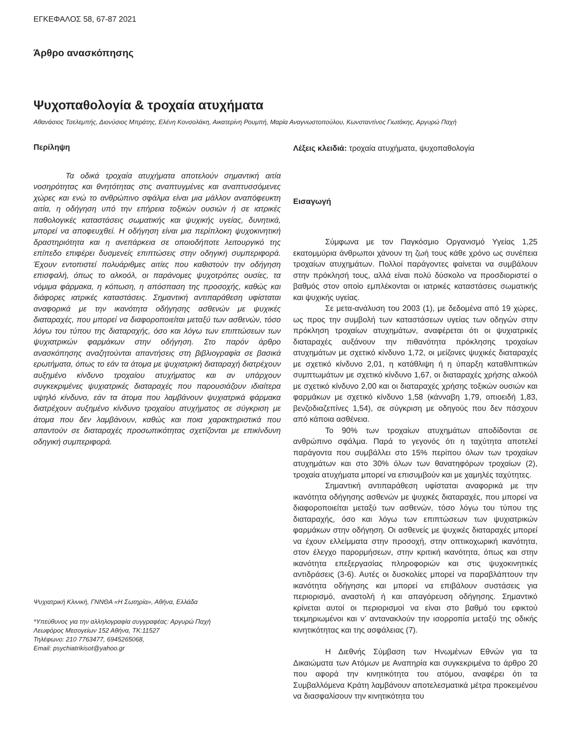ΕΓΚΕΦΑΛΟΣ 58, 67-87 2021
Άρθρο ανασκόπησης
Ψυχοπαθολογία & τροχαία ατυχήματα
Αθανάσιος Τσελεμπής, Διονύσιος Μπράτης, Ελένη Κονσολάκη, Αικατερίνη Ρουμπή, Μαρία Αναγνωστοπούλου, Κωνσταντίνος Γιωτάκης, Αργυρώ Παχή
Περίληψη
Τα οδικά τροχαία ατυχήματα αποτελούν σημαντική αιτία νοσηρότητας και θνητότητας στις αναπτυγμένες και αναπτυσσόμενες χώρες και ενώ το ανθρώπινο σφάλμα είναι μια μάλλον αναπόφευκτη αιτία, η οδήγηση υπό την επήρεια τοξικών ουσιών ή σε ιατρικές παθολογικές καταστάσεις σωματικής και ψυχικής υγείας, δυνητικά, μπορεί να αποφευχθεί. Η οδήγηση είναι μια περίπλοκη ψυχοκινητική δραστηριότητα και η ανεπάρκεια σε οποιοδήποτε λειτουργικό της επίπεδο επιφέρει δυσμενείς επιπτώσεις στην οδηγική συμπεριφορά. Έχουν εντοπιστεί πολυάριθμες αιτίες που καθιστούν την οδήγηση επισφαλή, όπως το αλκοόλ, οι παράνομες ψυχοτρόπες ουσίες, τα νόμιμα φάρμακα, η κόπωση, η απόσπαση της προσοχής, καθώς και διάφορες ιατρικές καταστάσεις. Σημαντική αντιπαράθεση υφίσταται αναφορικά με την ικανότητα οδήγησης ασθενών με ψυχικές διαταραχές, που μπορεί να διαφοροποιείται μεταξύ των ασθενών, τόσο λόγω του τύπου της διαταραχής, όσο και λόγω των επιπτώσεων των ψυχιατρικών φαρμάκων στην οδήγηση. Στο παρόν άρθρο ανασκόπησης αναζητούνται απαντήσεις στη βιβλιογραφία σε βασικά ερωτήματα, όπως το εάν τα άτομα με ψυχιατρική διαταραχή διατρέχουν αυξημένο κίνδυνο τροχαίου ατυχήματος και αν υπάρχουν συγκεκριμένες ψυχιατρικές διαταραχές που παρουσιάζουν ιδιαίτερα υψηλό κίνδυνο, εάν τα άτομα που λαμβάνουν ψυχιατρικά φάρμακα διατρέχουν αυξημένο κίνδυνο τροχαίου ατυχήματος σε σύγκριση με άτομα που δεν λαμβάνουν, καθώς και ποια χαρακτηριστικά που απαντούν σε διαταραχές προσωπικότητας σχετίζονται με επικίνδυνη οδηγική συμπεριφορά.
Ψυχιατρική Κλινική, ΓΝΝΘΑ «Η Σωτηρία», Αθήνα, Ελλάδα
*Υπεύθυνος για την αλληλογραφία συγγραφέας: Αργυρώ Παχή
Λεωφόρος Μεσογείων 152 Αθήνα, ΤΚ:11527
Τηλέφωνο: 210 7763477, 6945265068,
Email: psychiatrikisot@yahoo.gr
Λέξεις κλειδιά: τροχαία ατυχήματα, ψυχοπαθολογία
Εισαγωγή
Σύμφωνα με τον Παγκόσμιο Οργανισμό Υγείας 1,25 εκατομμύρια άνθρωποι χάνουν τη ζωή τους κάθε χρόνο ως συνέπεια τροχαίων ατυχημάτων. Πολλοί παράγοντες φαίνεται να συμβάλουν στην πρόκλησή τους, αλλά είναι πολύ δύσκολο να προσδιοριστεί ο βαθμός στον οποίο εμπλέκονται οι ιατρικές καταστάσεις σωματικής και ψυχικής υγείας.
Σε μετα-ανάλυση του 2003 (1), με δεδομένα από 19 χώρες, ως προς την συμβολή των καταστάσεων υγείας των οδηγών στην πρόκληση τροχαίων ατυχημάτων, αναφέρεται ότι οι ψυχιατρικές διαταραχές αυξάνουν την πιθανότητα πρόκλησης τροχαίων ατυχημάτων με σχετικό κίνδυνο 1,72, οι μείζονες ψυχικές διαταραχές με σχετικό κίνδυνο 2,01, η κατάθλιψη ή η ύπαρξη καταθλιπτικών συμπτωμάτων με σχετικό κίνδυνο 1,67, οι διαταραχές χρήσης αλκοόλ με σχετικό κίνδυνο 2,00 και οι διαταραχές χρήσης τοξικών ουσιών και φαρμάκων με σχετικό κίνδυνο 1,58 (κάνναβη 1,79, οπιοειδή 1,83, βενζοδιαζεπίνες 1,54), σε σύγκριση με οδηγούς που δεν πάσχουν από κάποια ασθένεια.
Το 90% των τροχαίων ατυχημάτων αποδίδονται σε ανθρώπινο σφάλμα. Παρά το γεγονός ότι η ταχύτητα αποτελεί παράγοντα που συμβάλλει στο 15% περίπου όλων των τροχαίων ατυχημάτων και στο 30% όλων των θανατηφόρων τροχαίων (2), τροχαία ατυχήματα μπορεί να επισυμβούν και με χαμηλές ταχύτητες.
Σημαντική αντιπαράθεση υφίσταται αναφορικά με την ικανότητα οδήγησης ασθενών με ψυχικές διαταραχές, που μπορεί να διαφοροποιείται μεταξύ των ασθενών, τόσο λόγω του τύπου της διαταραχής, όσο και λόγω των επιπτώσεων των ψυχιατρικών φαρμάκων στην οδήγηση. Οι ασθενείς με ψυχικές διαταραχές μπορεί να έχουν ελλείμματα στην προσοχή, στην οπτικοχωρική ικανότητα, στον έλεγχο παρορμήσεων, στην κριτική ικανότητα, όπως και στην ικανότητα επεξεργασίας πληροφοριών και στις ψυχοκινητικές αντιδράσεις (3-6). Αυτές οι δυσκολίες μπορεί να παραβλάπτουν την ικανότητα οδήγησης και μπορεί να επιβάλουν συστάσεις για περιορισμό, αναστολή ή και απαγόρευση οδήγησης. Σημαντικό κρίνεται αυτοί οι περιορισμοί να είναι στο βαθμό του εφικτού τεκμηριωμένοι και ν’ αντανακλούν την ισορροπία μεταξύ της οδικής κινητικότητας και της ασφάλειας (7).
Η Διεθνής Σύμβαση των Ηνωμένων Εθνών για τα Δικαιώματα των Ατόμων με Αναπηρία και συγκεκριμένα το άρθρο 20 που αφορά την κινητικότητα του ατόμου, αναφέρει ότι τα Συμβαλλόμενα Κράτη λαμβάνουν αποτελεσματικά μέτρα προκειμένου να διασφαλίσουν την κινητικότητα του